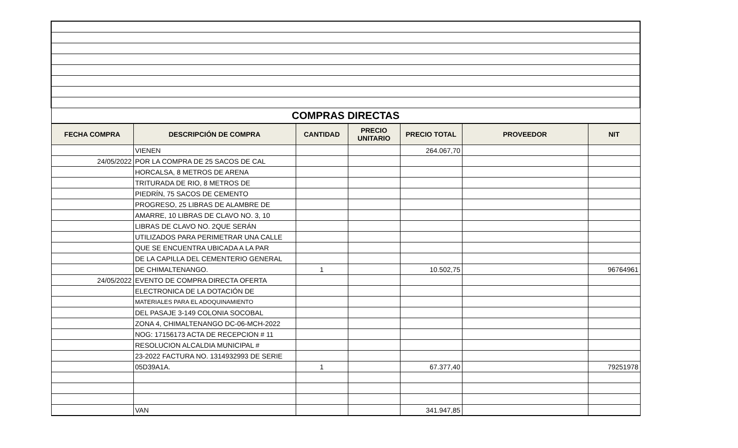| COMPRAS DIRECTAS | | | | | | |
| FECHA COMPRA | DESCRIPCIÓN DE COMPRA | CANTIDAD | PRECIO UNITARIO | PRECIO TOTAL | PROVEEDOR | NIT |
| | VIENEN | | | 264.067,70 | | |
| 24/05/2022 | POR LA COMPRA DE 25 SACOS DE CAL | | | | | |
| | HORCALSA, 8 METROS DE ARENA | | | | | |
| | TRITURADA DE RIO, 8 METROS DE | | | | | |
| | PIEDRÍN, 75 SACOS DE CEMENTO | | | | | |
| | PROGRESO, 25 LIBRAS DE ALAMBRE DE | | | | | |
| | AMARRE, 10 LIBRAS DE CLAVO NO. 3, 10 | | | | | |
| | LIBRAS DE CLAVO NO. 2QUE SERÁN | | | | | |
| | UTILIZADOS PARA PERIMETRAR UNA CALLE | | | | | |
| | QUE SE ENCUENTRA UBICADA A LA PAR | | | | | |
| | DE LA CAPILLA DEL CEMENTERIO GENERAL | | | | | |
| | DE CHIMALTENANGO. | 1 | | 10.502,75 | | 96764961 |
| 24/05/2022 | EVENTO DE COMPRA DIRECTA OFERTA | | | | | |
| | ELECTRONICA DE LA DOTACIÓN DE | | | | | |
| | MATERIALES PARA EL ADOQUINAMIENTO | | | | | |
| | DEL PASAJE 3-149 COLONIA SOCOBAL | | | | | |
| | ZONA 4, CHIMALTENANGO DC-06-MCH-2022 | | | | | |
| | NOG: 17156173 ACTA DE RECEPCION # 11 | | | | | |
| | RESOLUCION ALCALDIA MUNICIPAL # | | | | | |
| | 23-2022 FACTURA NO. 1314932993 DE SERIE | | | | | |
| | 05D39A1A. | 1 | | 67.377,40 | | 79251978 |
| | VAN | | | 341.947,85 | | |